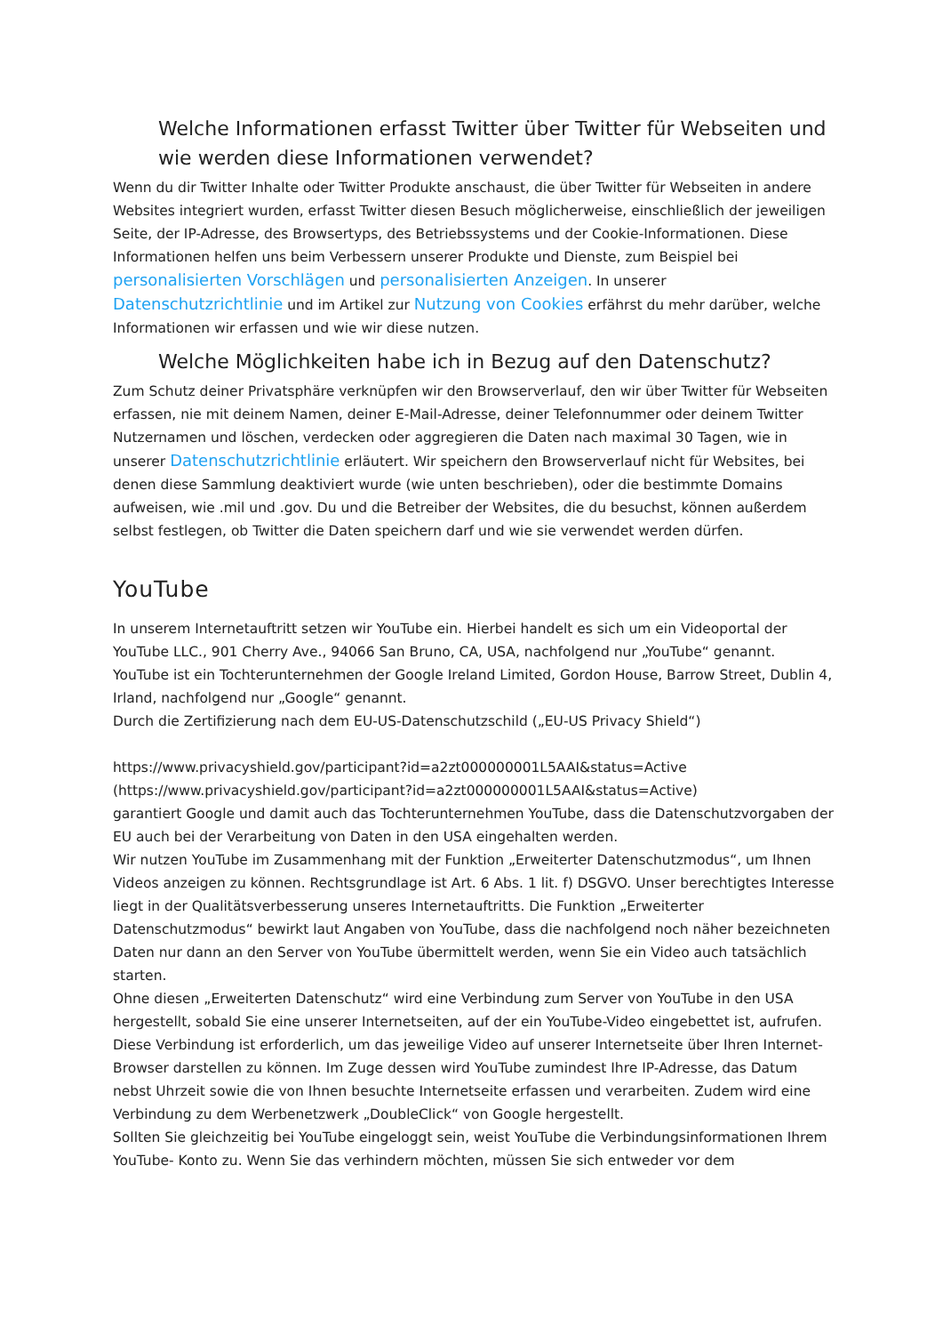Welche Informationen erfasst Twitter über Twitter für Webseiten und wie werden diese Informationen verwendet?
Wenn du dir Twitter Inhalte oder Twitter Produkte anschaust, die über Twitter für Webseiten in andere Websites integriert wurden, erfasst Twitter diesen Besuch möglicherweise, einschließlich der jeweiligen Seite, der IP-Adresse, des Browsertyps, des Betriebssystems und der Cookie-Informationen. Diese Informationen helfen uns beim Verbessern unserer Produkte und Dienste, zum Beispiel bei personalisierten Vorschlägen und personalisierten Anzeigen. In unserer Datenschutzrichtlinie und im Artikel zur Nutzung von Cookies erfährst du mehr darüber, welche Informationen wir erfassen und wie wir diese nutzen.
Welche Möglichkeiten habe ich in Bezug auf den Datenschutz?
Zum Schutz deiner Privatsphäre verknüpfen wir den Browserverlauf, den wir über Twitter für Webseiten erfassen, nie mit deinem Namen, deiner E-Mail-Adresse, deiner Telefonnummer oder deinem Twitter Nutzernamen und löschen, verdecken oder aggregieren die Daten nach maximal 30 Tagen, wie in unserer Datenschutzrichtlinie erläutert. Wir speichern den Browserverlauf nicht für Websites, bei denen diese Sammlung deaktiviert wurde (wie unten beschrieben), oder die bestimmte Domains aufweisen, wie .mil und .gov. Du und die Betreiber der Websites, die du besuchst, können außerdem selbst festlegen, ob Twitter die Daten speichern darf und wie sie verwendet werden dürfen.
YouTube
In unserem Internetauftritt setzen wir YouTube ein. Hierbei handelt es sich um ein Videoportal der YouTube LLC., 901 Cherry Ave., 94066 San Bruno, CA, USA, nachfolgend nur „YouTube“ genannt.
YouTube ist ein Tochterunternehmen der Google Ireland Limited, Gordon House, Barrow Street, Dublin 4, Irland, nachfolgend nur „Google“ genannt.
Durch die Zertifizierung nach dem EU-US-Datenschutzschild („EU-US Privacy Shield“)
https://www.privacyshield.gov/participant?id=a2zt000000001L5AAI&status=Active
(https://www.privacyshield.gov/participant?id=a2zt000000001L5AAI&status=Active)
garantiert Google und damit auch das Tochterunternehmen YouTube, dass die Datenschutzvorgaben der EU auch bei der Verarbeitung von Daten in den USA eingehalten werden.
Wir nutzen YouTube im Zusammenhang mit der Funktion „Erweiterter Datenschutzmodus“, um Ihnen Videos anzeigen zu können. Rechtsgrundlage ist Art. 6 Abs. 1 lit. f) DSGVO. Unser berechtigtes Interesse liegt in der Qualitätsverbesserung unseres Internetauftritts. Die Funktion „Erweiterter Datenschutzmodus“ bewirkt laut Angaben von YouTube, dass die nachfolgend noch näher bezeichneten Daten nur dann an den Server von YouTube übermittelt werden, wenn Sie ein Video auch tatsächlich starten.
Ohne diesen „Erweiterten Datenschutz“ wird eine Verbindung zum Server von YouTube in den USA hergestellt, sobald Sie eine unserer Internetseiten, auf der ein YouTube-Video eingebettet ist, aufrufen.
Diese Verbindung ist erforderlich, um das jeweilige Video auf unserer Internetseite über Ihren Internet-Browser darstellen zu können. Im Zuge dessen wird YouTube zumindest Ihre IP-Adresse, das Datum nebst Uhrzeit sowie die von Ihnen besuchte Internetseite erfassen und verarbeiten. Zudem wird eine Verbindung zu dem Werbenetzwerk „DoubleClick“ von Google hergestellt.
Sollten Sie gleichzeitig bei YouTube eingeloggt sein, weist YouTube die Verbindungsinformationen Ihrem YouTube- Konto zu. Wenn Sie das verhindern möchten, müssen Sie sich entweder vor dem